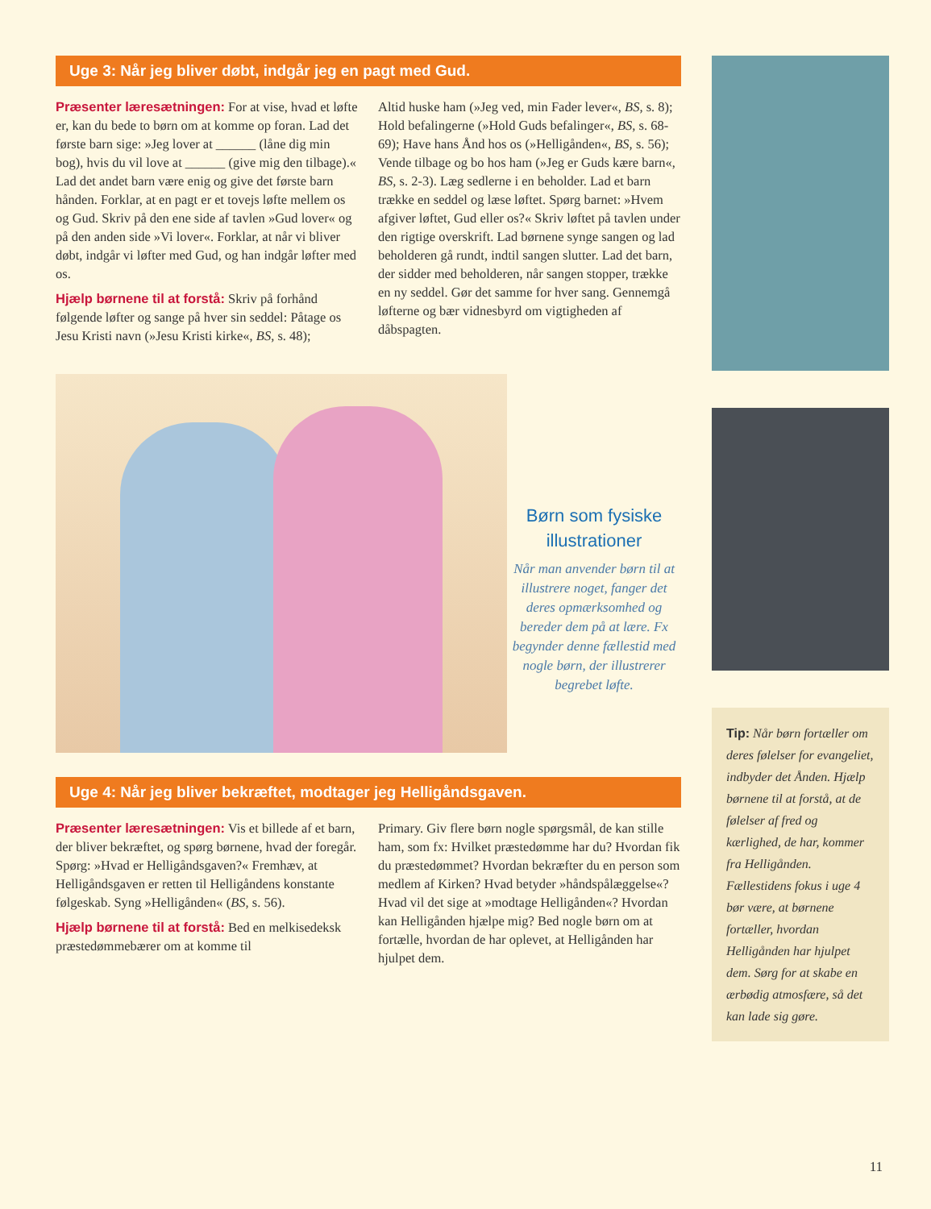Uge 3: Når jeg bliver døbt, indgår jeg en pagt med Gud.
Præsenter læresætningen: For at vise, hvad et løfte er, kan du bede to børn om at komme op foran. Lad det første barn sige: »Jeg lover at ______ (låne dig min bog), hvis du vil love at ______ (give mig den tilbage).« Lad det andet barn være enig og give det første barn hånden. Forklar, at en pagt er et tovejs løfte mellem os og Gud. Skriv på den ene side af tavlen »Gud lover« og på den anden side »Vi lover«. Forklar, at når vi bliver døbt, indgår vi løfter med Gud, og han indgår løfter med os.
Hjælp børnene til at forstå: Skriv på forhånd følgende løfter og sange på hver sin seddel: Påtage os Jesu Kristi navn (»Jesu Kristi kirke«, BS, s. 48);
Altid huske ham (»Jeg ved, min Fader lever«, BS, s. 8); Hold befalingerne (»Hold Guds befalinger«, BS, s. 68-69); Have hans Ånd hos os (»Helligånden«, BS, s. 56); Vende tilbage og bo hos ham (»Jeg er Guds kære barn«, BS, s. 2-3). Læg sedlerne i en beholder. Lad et barn trække en seddel og læse løftet. Spørg barnet: »Hvem afgiver løftet, Gud eller os?« Skriv løftet på tavlen under den rigtige overskrift. Lad børnene synge sangen og lad beholderen gå rundt, indtil sangen slutter. Lad det barn, der sidder med beholderen, når sangen stopper, trække en ny seddel. Gør det samme for hver sang. Gennemgå løfterne og bær vidnesbyrd om vigtigheden af dåbspagten.
Børn som fysiske illustrationer
Når man anvender børn til at illustrere noget, fanger det deres opmærksomhed og bereder dem på at lære. Fx begynder denne fællestid med nogle børn, der illustrerer begrebet løfte.
Uge 4: Når jeg bliver bekræftet, modtager jeg Helligåndsgaven.
Præsenter læresætningen: Vis et billede af et barn, der bliver bekræftet, og spørg børnene, hvad der foregår. Spørg: »Hvad er Helligåndsgaven?« Fremhæv, at Helligåndsgaven er retten til Helligåndens konstante følgeskab. Syng »Helligånden« (BS, s. 56).
Hjælp børnene til at forstå: Bed en melkisedeksk præstedømmebærer om at komme til
Primary. Giv flere børn nogle spørgsmål, de kan stille ham, som fx: Hvilket præstedømme har du? Hvordan fik du præstedømmet? Hvordan bekræfter du en person som medlem af Kirken? Hvad betyder »håndspålæggelse«? Hvad vil det sige at »modtage Helligånden«? Hvordan kan Helligånden hjælpe mig? Bed nogle børn om at fortælle, hvordan de har oplevet, at Helligånden har hjulpet dem.
Tip: Når børn fortæller om deres følelser for evangeliet, indbyder det Ånden. Hjælp børnene til at forstå, at de følelser af fred og kærlighed, de har, kommer fra Helligånden. Fællestidens fokus i uge 4 bør være, at børnene fortæller, hvordan Helligånden har hjulpet dem. Sørg for at skabe en ærbødig atmosfære, så det kan lade sig gøre.
11